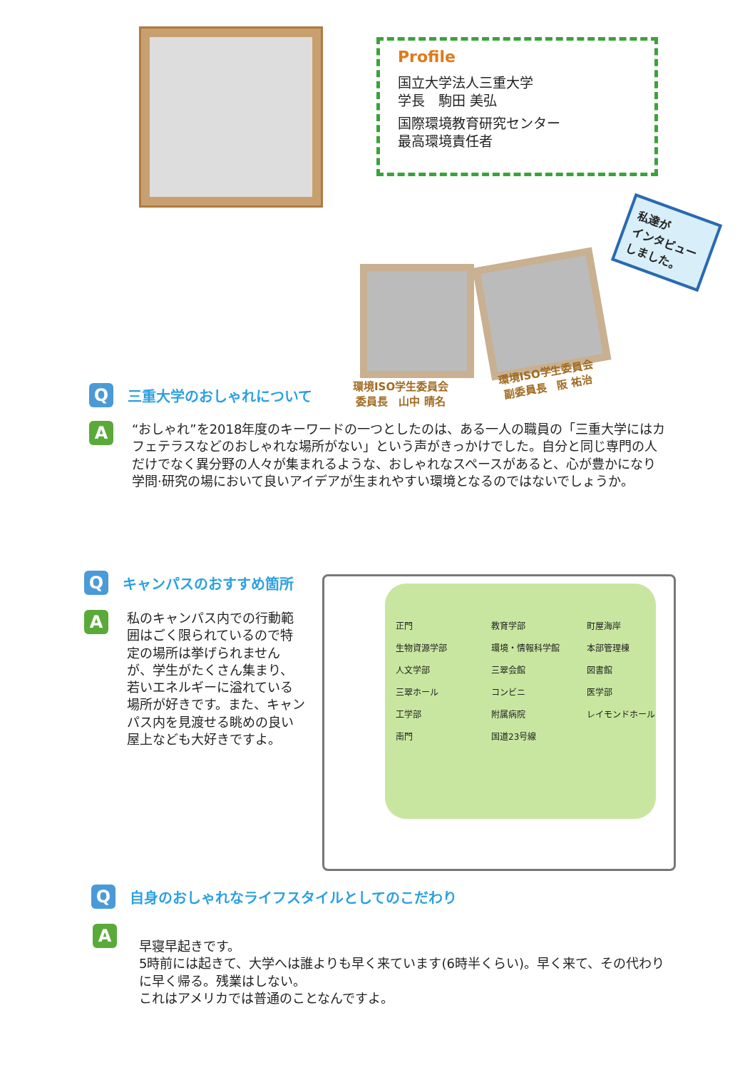Profile
国立大学法人三重大学
学長　駒田 美弘
国際環境教育研究センター
最高環境責任者
私達が
インタビュー
しました。
Q
三重大学のおしゃれについて
環境ISO学生委員会
委員長　山中 晴名
環境ISO学生委員会
副委員長　阪 祐治
A
“おしゃれ”を2018年度のキーワードの一つとしたのは、ある一人の職員の「三重大学にはカフェテラスなどのおしゃれな場所がない」という声がきっかけでした。自分と同じ専門の人だけでなく異分野の人々が集まれるような、おしゃれなスペースがあると、心が豊かになり学問·研究の場において良いアイデアが生まれやすい環境となるのではないでしょうか。
Q
キャンパスのおすすめ箇所
A
私のキャンパス内での行動範囲はごく限られているので特定の場所は挙げられませんが、学生がたくさん集まり、若いエネルギーに溢れている場所が好きです。また、キャンパス内を見渡せる眺めの良い屋上なども大好きですよ。
正門 教育学部 町屋海岸 生物資源学部 環境・情報科学館 本部管理棟 人文学部 三翠会館 図書館 三翠ホール コンビニ 医学部 工学部 附属病院 レイモンドホール 南門 国道23号線
Q
自身のおしゃれなライフスタイルとしてのこだわり
A
早寝早起きです。
5時前には起きて、大学へは誰よりも早く来ています(6時半くらい)。早く来て、その代わりに早く帰る。残業はしない。
これはアメリカでは普通のことなんですよ。